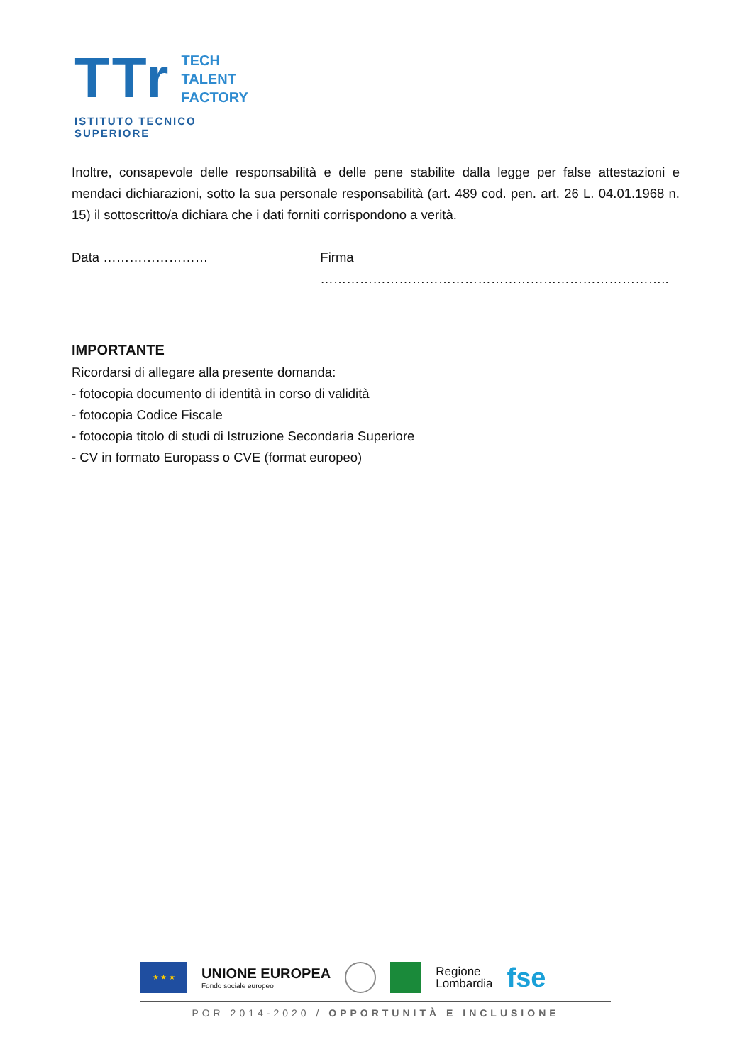TTr
TECH
TALENT
FACTORY
ISTITUTO TECNICO SUPERIORE
Inoltre, consapevole delle responsabilità e delle pene stabilite dalla legge per false attestazioni e mendaci dichiarazioni, sotto la sua personale responsabilità (art. 489 cod. pen. art. 26 L. 04.01.1968 n. 15) il sottoscritto/a dichiara che i dati forniti corrispondono a verità.
Data …………………… Firma ……………………………………………………………………..
IMPORTANTE
Ricordarsi di allegare alla presente domanda:
- fotocopia documento di identità in corso di validità
- fotocopia Codice Fiscale
- fotocopia titolo di studi di Istruzione Secondaria Superiore
- CV in formato Europass o CVE (format europeo)
★ ★ ★
UNIONE EUROPEA
Fondo sociale europeo
Regione
Lombardia
fse
POR 2014-2020 / OPPORTUNITÀ E INCLUSIONE